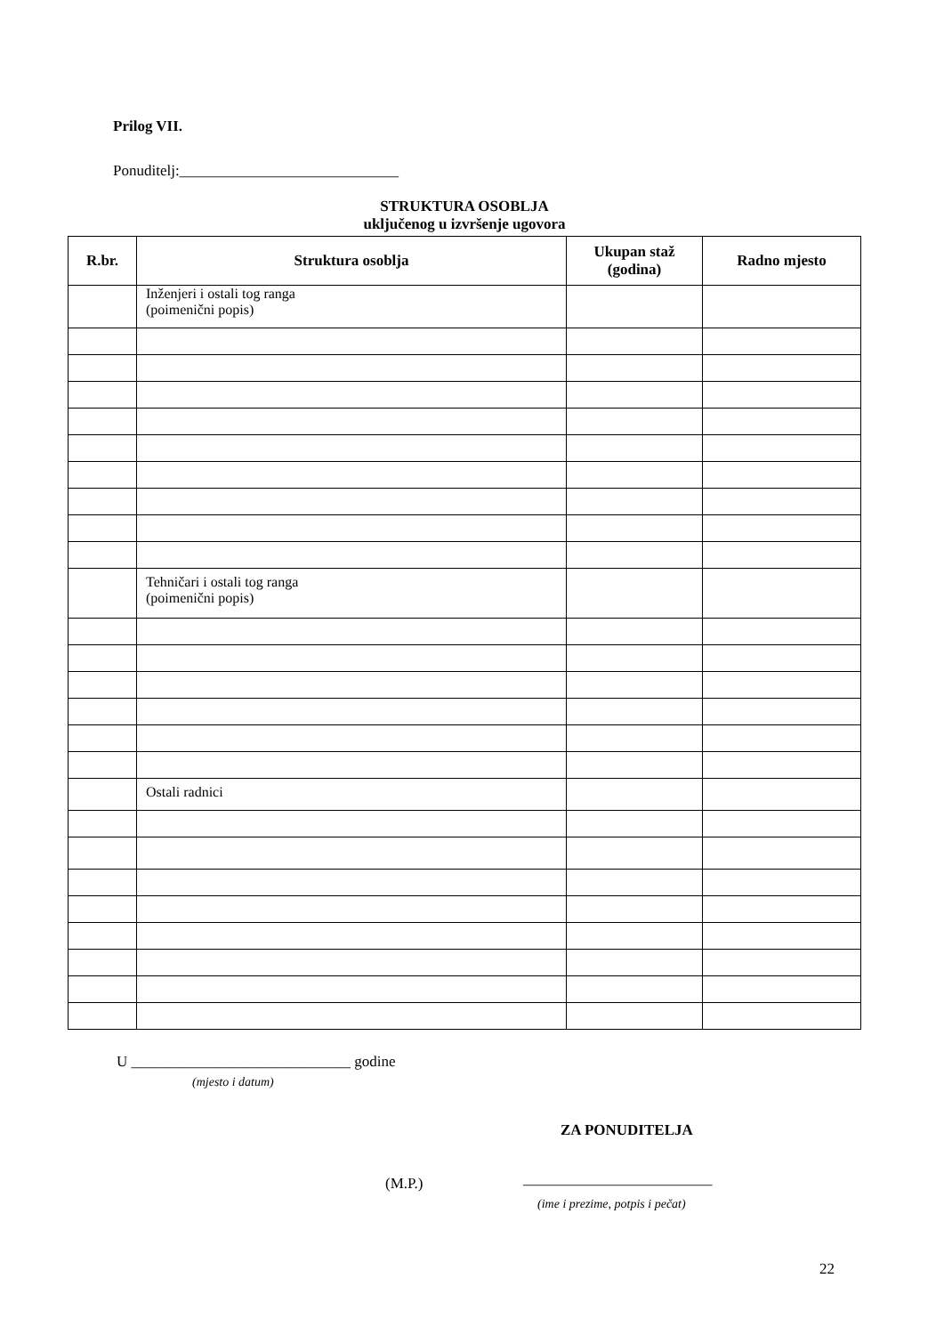Prilog VII.
Ponuditelj:_____________________________
STRUKTURA OSOBLJA
uključenog u izvršenje ugovora
| R.br. | Struktura osoblja | Ukupan staž (godina) | Radno mjesto |
| --- | --- | --- | --- |
| | Inženjeri i ostali tog ranga (poimenični popis) | | |
| | Tehničari i ostali tog ranga (poimenični popis) | | |
| | Ostali radnici | | |
U _____________________________ godine
(mjesto i datum)
ZA PONUDITELJA
(M.P.) _________________________
(ime i prezime, potpis i pečat)
22